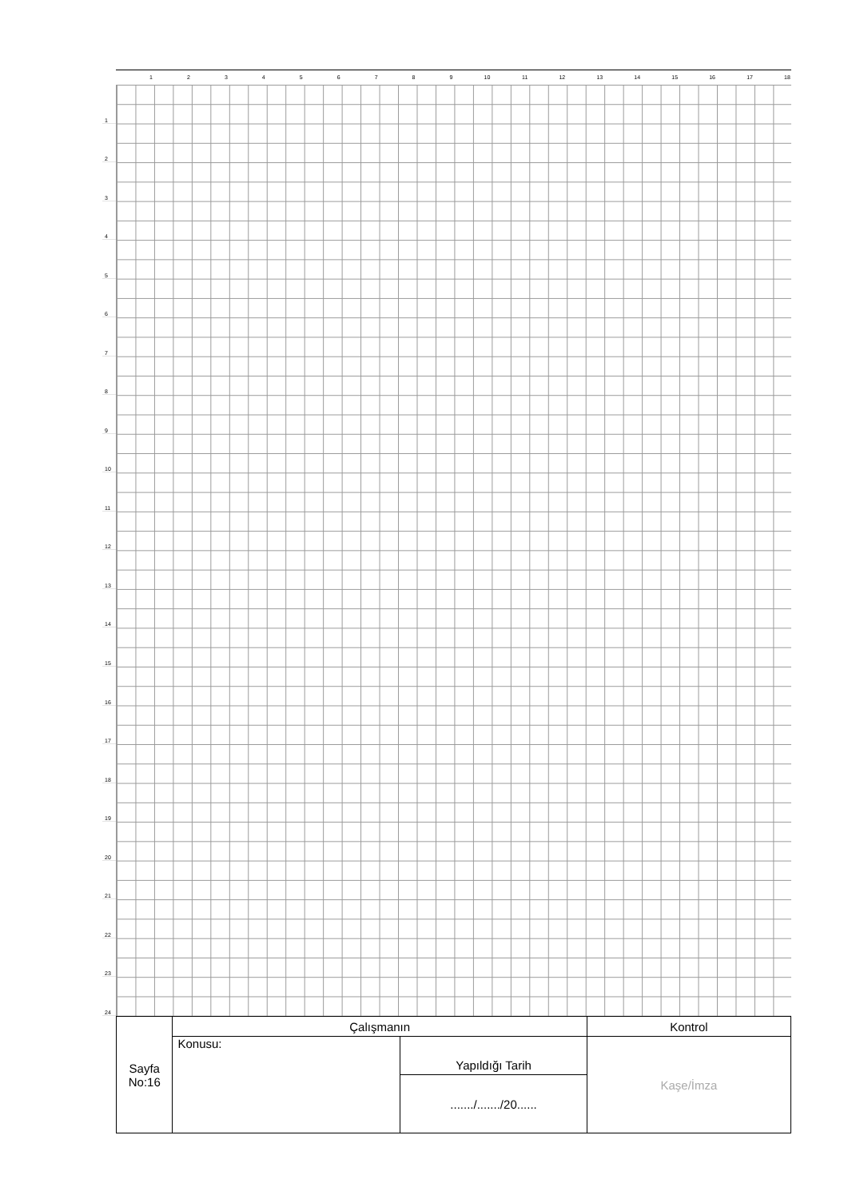1 2 3 4 5 6 7 8 9 10 11 12 13 14 15 16 17 18
1
2
3
4
5
6
7
8
9
10
11
12
13
14
15
16
17
18
19
20
21
22
23
24
| Sayfa No:16 | Çalışmanın | | Kontrol |
| | Konusu: | Yapıldığı Tarih | Kaşe/İmza |
| | | ......./......./20...... | |